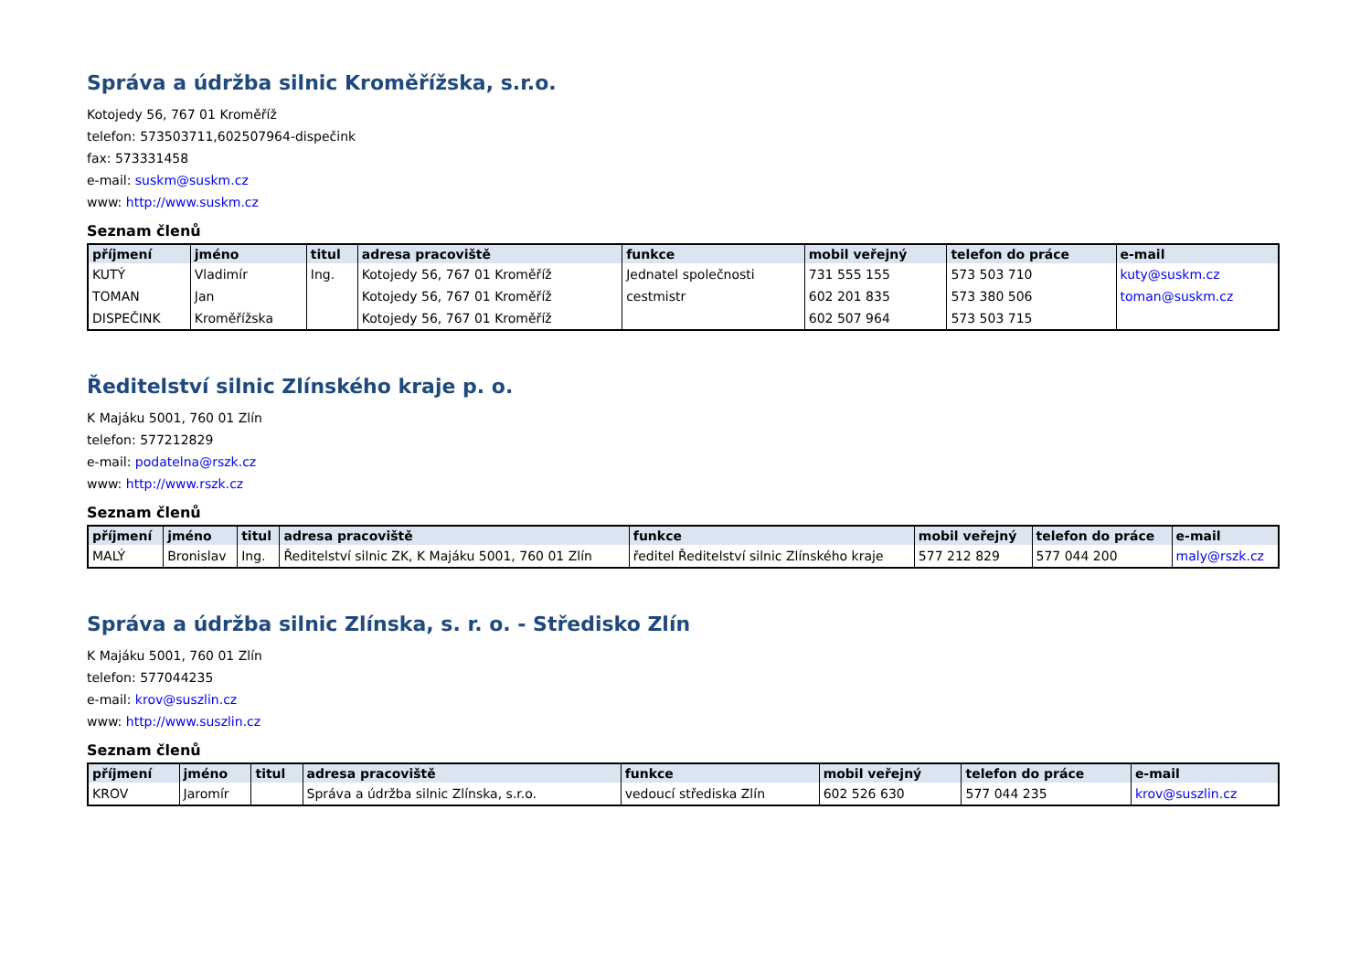Správa a údržba silnic Kroměřížska, s.r.o.
Kotojedy 56, 767 01 Kroměříž
telefon: 573503711,602507964-dispečink
fax: 573331458
e-mail: suskm@suskm.cz
www: http://www.suskm.cz
Seznam členů
| příjmení | jméno | titul | adresa pracoviště | funkce | mobil veřejný | telefon do práce | e-mail |
| --- | --- | --- | --- | --- | --- | --- | --- |
| KUTÝ | Vladimír | Ing. | Kotojedy 56, 767 01 Kroměříž | Jednatel společnosti | 731 555 155 | 573 503 710 | kuty@suskm.cz |
| TOMAN | Jan | | Kotojedy 56, 767 01 Kroměříž | cestmistr | 602 201 835 | 573 380 506 | toman@suskm.cz |
| DISPEČINK | Kroměřížska | | Kotojedy 56, 767 01 Kroměříž | | 602 507 964 | 573 503 715 | |
Ředitelství silnic Zlínského kraje p. o.
K Majáku 5001, 760 01 Zlín
telefon: 577212829
e-mail: podatelna@rszk.cz
www: http://www.rszk.cz
Seznam členů
| příjmení | jméno | titul | adresa pracoviště | funkce | mobil veřejný | telefon do práce | e-mail |
| --- | --- | --- | --- | --- | --- | --- | --- |
| MALÝ | Bronislav | Ing. | Ředitelství silnic ZK, K Majáku 5001, 760 01 Zlín | ředitel Ředitelství silnic Zlínského kraje | 577 212 829 | 577 044 200 | maly@rszk.cz |
Správa a údržba silnic Zlínska, s. r. o. - Středisko Zlín
K Majáku 5001, 760 01 Zlín
telefon: 577044235
e-mail: krov@suszlin.cz
www: http://www.suszlin.cz
Seznam členů
| příjmení | jméno | titul | adresa pracoviště | funkce | mobil veřejný | telefon do práce | e-mail |
| --- | --- | --- | --- | --- | --- | --- | --- |
| KROV | Jaromír | | Správa a údržba silnic Zlínska, s.r.o. | vedoucí střediska Zlín | 602 526 630 | 577 044 235 | krov@suszlin.cz |